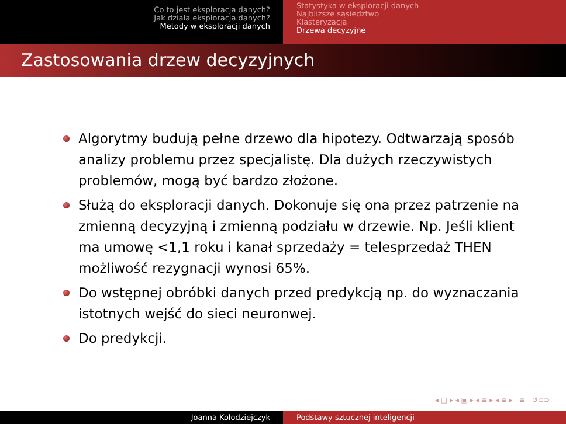Co to jest eksploracja danych?
Jak działa eksploracja danych?
Metody w eksploracji danych
Statystyka w eksploracji danych
Najbliższe sąsiedztwo
Klasteryzacja
Drzewa decyzyjne
Zastosowania drzew decyzyjnych
Algorytmy budują pełne drzewo dla hipotezy. Odtwarzają sposób analizy problemu przez specjalistę. Dla dużych rzeczywistych problemów, mogą być bardzo złożone.
Służą do eksploracji danych. Dokonuje się ona przez patrzenie na zmienną decyzyjną i zmienną podziału w drzewie. Np. Jeśli klient ma umowę <1,1 roku i kanał sprzedaży = telesprzedaż THEN możliwość rezygnacji wynosi 65%.
Do wstępnej obróbki danych przed predykcją np. do wyznaczania istotnych wejść do sieci neuronwej.
Do predykcji.
◂ □ ▸ ◂ ▣ ▸ ◂ ≡ ▸ ◂ ≡ ▸ ≡ ↺⊂⊃
Joanna Kołodziejczyk Podstawy sztucznej inteligencji